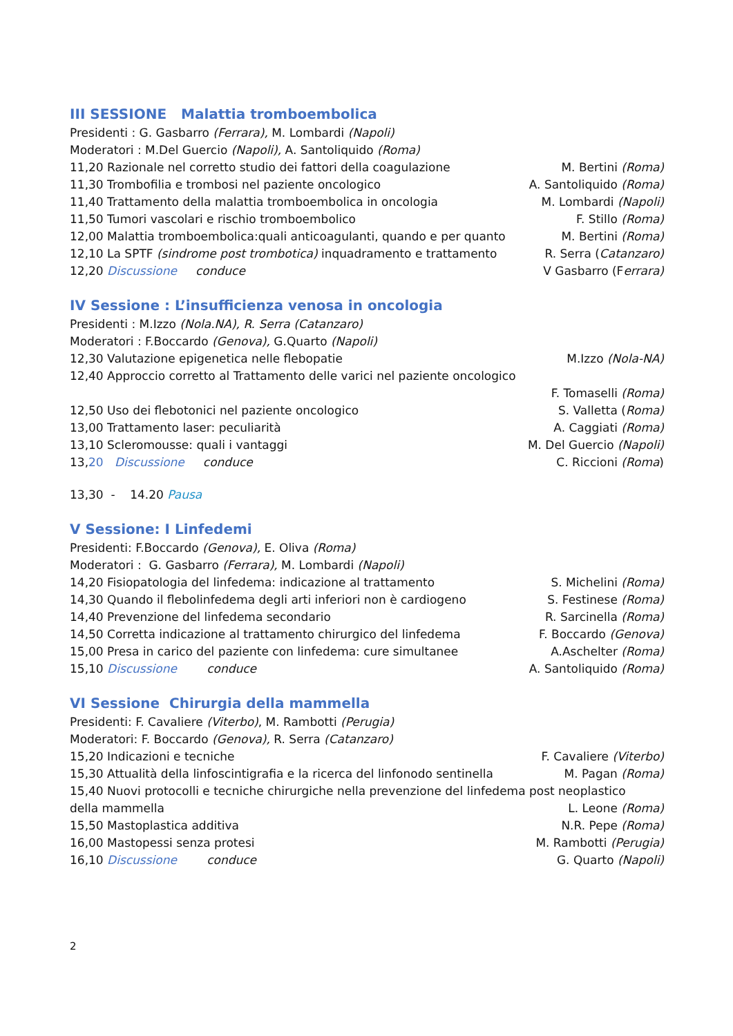III SESSIONE Malattia tromboembolica
Presidenti : G. Gasbarro (Ferrara), M. Lombardi (Napoli)
Moderatori : M.Del Guercio (Napoli), A. Santoliquido (Roma)
11,20 Razionale nel corretto studio dei fattori della coagulazione M. Bertini (Roma)
11,30 Trombofilia e trombosi nel paziente oncologico A. Santoliquido (Roma)
11,40 Trattamento della malattia tromboembolica in oncologia M. Lombardi (Napoli)
11,50 Tumori vascolari e rischio tromboembolico F. Stillo (Roma)
12,00 Malattia tromboembolica:quali anticoagulanti, quando e per quanto M. Bertini (Roma)
12,10 La SPTF (sindrome post trombotica) inquadramento e trattamento R. Serra (Catanzaro)
12,20 Discussione conduce V Gasbarro (Ferrara)
IV Sessione : L’insufficienza venosa in oncologia
Presidenti : M.Izzo (Nola.NA), R. Serra (Catanzaro)
Moderatori : F.Boccardo (Genova), G.Quarto (Napoli)
12,30 Valutazione epigenetica nelle flebopatie M.Izzo (Nola-NA)
12,40 Approccio corretto al Trattamento delle varici nel paziente oncologico
F. Tomaselli (Roma)
12,50 Uso dei flebotonici nel paziente oncologico S. Valletta (Roma)
13,00 Trattamento laser: peculiarità A. Caggiati (Roma)
13,10 Scleromousse: quali i vantaggi M. Del Guercio (Napoli)
13,20 Discussione conduce C. Riccioni (Roma)
13,30 - 14.20 Pausa
V Sessione: I Linfedemi
Presidenti: F.Boccardo (Genova), E. Oliva (Roma)
Moderatori : G. Gasbarro (Ferrara), M. Lombardi (Napoli)
14,20 Fisiopatologia del linfedema: indicazione al trattamento S. Michelini (Roma)
14,30 Quando il flebolinfedema degli arti inferiori non è cardiogeno S. Festinese (Roma)
14,40 Prevenzione del linfedema secondario R. Sarcinella (Roma)
14,50 Corretta indicazione al trattamento chirurgico del linfedema F. Boccardo (Genova)
15,00 Presa in carico del paziente con linfedema: cure simultanee A.Aschelter (Roma)
15,10 Discussione conduce A. Santoliquido (Roma)
VI Sessione Chirurgia della mammella
Presidenti: F. Cavaliere (Viterbo), M. Rambotti (Perugia)
Moderatori: F. Boccardo (Genova), R. Serra (Catanzaro)
15,20 Indicazioni e tecniche F. Cavaliere (Viterbo)
15,30 Attualità della linfoscintigrafia e la ricerca del linfonodo sentinella M. Pagan (Roma)
15,40 Nuovi protocolli e tecniche chirurgiche nella prevenzione del linfedema post neoplastico
della mammella L. Leone (Roma)
15,50 Mastoplastica additiva N.R. Pepe (Roma)
16,00 Mastopessi senza protesi M. Rambotti (Perugia)
16,10 Discussione conduce G. Quarto (Napoli)
2